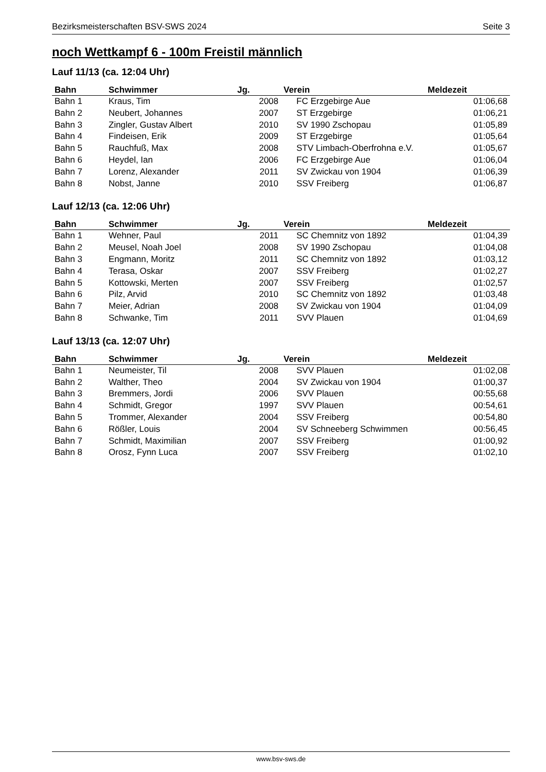Bezirksmeisterschaften BSV-SWS 2024 Seite 3
noch Wettkampf 6 - 100m Freistil männlich
Lauf 11/13 (ca. 12:04 Uhr)
| Bahn | Schwimmer | Jg. | Verein | Meldezeit |
| --- | --- | --- | --- | --- |
| Bahn 1 | Kraus, Tim | 2008 | FC Erzgebirge Aue | 01:06,68 |
| Bahn 2 | Neubert, Johannes | 2007 | ST Erzgebirge | 01:06,21 |
| Bahn 3 | Zingler, Gustav Albert | 2010 | SV 1990 Zschopau | 01:05,89 |
| Bahn 4 | Findeisen, Erik | 2009 | ST Erzgebirge | 01:05,64 |
| Bahn 5 | Rauchfuß, Max | 2008 | STV Limbach-Oberfrohna e.V. | 01:05,67 |
| Bahn 6 | Heydel, Ian | 2006 | FC Erzgebirge Aue | 01:06,04 |
| Bahn 7 | Lorenz, Alexander | 2011 | SV Zwickau von 1904 | 01:06,39 |
| Bahn 8 | Nobst, Janne | 2010 | SSV Freiberg | 01:06,87 |
Lauf 12/13 (ca. 12:06 Uhr)
| Bahn | Schwimmer | Jg. | Verein | Meldezeit |
| --- | --- | --- | --- | --- |
| Bahn 1 | Wehner, Paul | 2011 | SC Chemnitz von 1892 | 01:04,39 |
| Bahn 2 | Meusel, Noah Joel | 2008 | SV 1990 Zschopau | 01:04,08 |
| Bahn 3 | Engmann, Moritz | 2011 | SC Chemnitz von 1892 | 01:03,12 |
| Bahn 4 | Terasa, Oskar | 2007 | SSV Freiberg | 01:02,27 |
| Bahn 5 | Kottowski, Merten | 2007 | SSV Freiberg | 01:02,57 |
| Bahn 6 | Pilz, Arvid | 2010 | SC Chemnitz von 1892 | 01:03,48 |
| Bahn 7 | Meier, Adrian | 2008 | SV Zwickau von 1904 | 01:04,09 |
| Bahn 8 | Schwanke, Tim | 2011 | SVV Plauen | 01:04,69 |
Lauf 13/13 (ca. 12:07 Uhr)
| Bahn | Schwimmer | Jg. | Verein | Meldezeit |
| --- | --- | --- | --- | --- |
| Bahn 1 | Neumeister, Til | 2008 | SVV Plauen | 01:02,08 |
| Bahn 2 | Walther, Theo | 2004 | SV Zwickau von 1904 | 01:00,37 |
| Bahn 3 | Bremmers, Jordi | 2006 | SVV Plauen | 00:55,68 |
| Bahn 4 | Schmidt, Gregor | 1997 | SVV Plauen | 00:54,61 |
| Bahn 5 | Trommer, Alexander | 2004 | SSV Freiberg | 00:54,80 |
| Bahn 6 | Rößler, Louis | 2004 | SV Schneeberg Schwimmen | 00:56,45 |
| Bahn 7 | Schmidt, Maximilian | 2007 | SSV Freiberg | 01:00,92 |
| Bahn 8 | Orosz, Fynn Luca | 2007 | SSV Freiberg | 01:02,10 |
www.bsv-sws.de